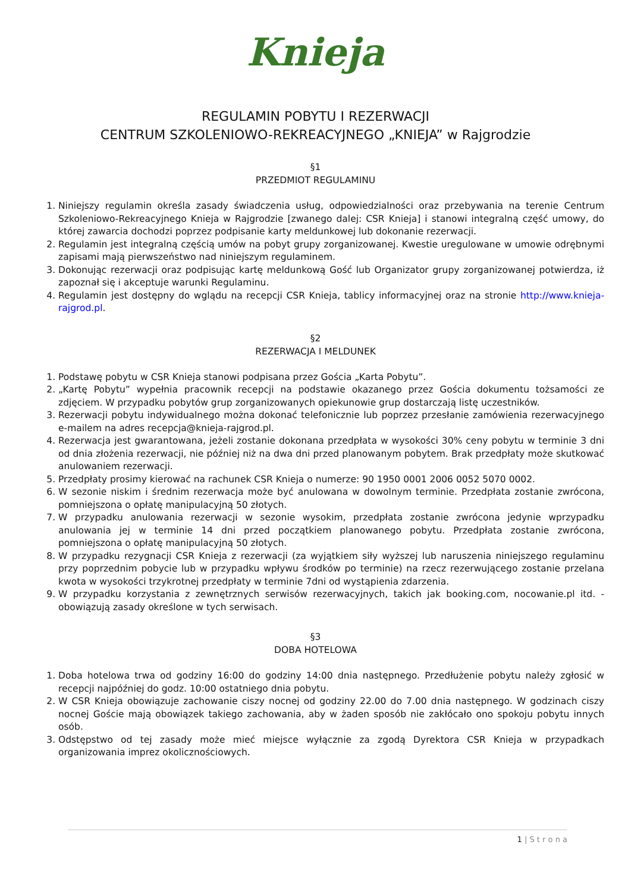Knieja
REGULAMIN POBYTU I REZERWACJI
CENTRUM SZKOLENIOWO-REKREACYJNEGO „KNIEJA” w Rajgrodzie
§1
PRZEDMIOT REGULAMINU
1. Niniejszy regulamin określa zasady świadczenia usług, odpowiedzialności oraz przebywania na terenie Centrum Szkoleniowo-Rekreacyjnego Knieja w Rajgrodzie [zwanego dalej: CSR Knieja] i stanowi integralną część umowy, do której zawarcia dochodzi poprzez podpisanie karty meldunkowej lub dokonanie rezerwacji.
2. Regulamin jest integralną częścią umów na pobyt grupy zorganizowanej. Kwestie uregulowane w umowie odrębnymi zapisami mają pierwszeństwo nad niniejszym regulaminem.
3. Dokonując rezerwacji oraz podpisując kartę meldunkową Gość lub Organizator grupy zorganizowanej potwierdza, iż zapoznał się i akceptuje warunki Regulaminu.
4. Regulamin jest dostępny do wglądu na recepcji CSR Knieja, tablicy informacyjnej oraz na stronie http://www.knieja-rajgrod.pl.
§2
REZERWACJA I MELDUNEK
1. Podstawę pobytu w CSR Knieja stanowi podpisana przez Gościa „Karta Pobytu”.
2. „Kartę Pobytu” wypełnia pracownik recepcji na podstawie okazanego przez Gościa dokumentu tożsamości ze zdjęciem. W przypadku pobytów grup zorganizowanych opiekunowie grup dostarczają listę uczestników.
3. Rezerwacji pobytu indywidualnego można dokonać telefonicznie lub poprzez przesłanie zamówienia rezerwacyjnego e-mailem na adres recepcja@knieja-rajgrod.pl.
4. Rezerwacja jest gwarantowana, jeżeli zostanie dokonana przedpłata w wysokości 30% ceny pobytu w terminie 3 dni od dnia złożenia rezerwacji, nie później niż na dwa dni przed planowanym pobytem. Brak przedpłaty może skutkować anulowaniem rezerwacji.
5. Przedpłaty prosimy kierować na rachunek CSR Knieja o numerze: 90 1950 0001 2006 0052 5070 0002.
6. W sezonie niskim i średnim rezerwacja może być anulowana w dowolnym terminie. Przedpłata zostanie zwrócona, pomniejszona o opłatę manipulacyjną 50 złotych.
7. W przypadku anulowania rezerwacji w sezonie wysokim, przedpłata zostanie zwrócona jedynie wprzypadku anulowania jej w terminie 14 dni przed początkiem planowanego pobytu. Przedpłata zostanie zwrócona, pomniejszona o opłatę manipulacyjną 50 złotych.
8. W przypadku rezygnacji CSR Knieja z rezerwacji (za wyjątkiem siły wyższej lub naruszenia niniejszego regulaminu przy poprzednim pobycie lub w przypadku wpływu środków po terminie) na rzecz rezerwującego zostanie przelana kwota w wysokości trzykrotnej przedpłaty w terminie 7dni od wystąpienia zdarzenia.
9. W przypadku korzystania z zewnętrznych serwisów rezerwacyjnych, takich jak booking.com, nocowanie.pl itd. - obowiązują zasady określone w tych serwisach.
§3
DOBA HOTELOWA
1. Doba hotelowa trwa od godziny 16:00 do godziny 14:00 dnia następnego. Przedłużenie pobytu należy zgłosić w recepcji najpóźniej do godz. 10:00 ostatniego dnia pobytu.
2. W CSR Knieja obowiązuje zachowanie ciszy nocnej od godziny 22.00 do 7.00 dnia następnego. W godzinach ciszy nocnej Goście mają obowiązek takiego zachowania, aby w żaden sposób nie zakłócało ono spokoju pobytu innych osób.
3. Odstępstwo od tej zasady może mieć miejsce wyłącznie za zgodą Dyrektora CSR Knieja w przypadkach organizowania imprez okolicznościowych.
1 | S t r o n a